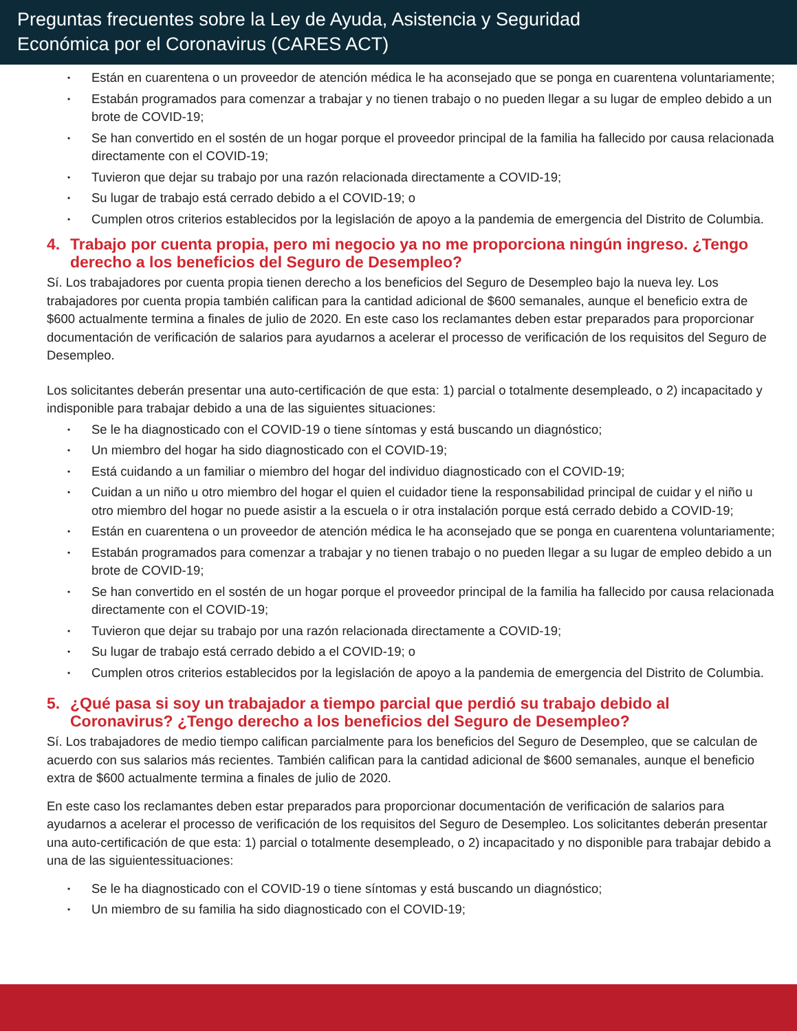Preguntas frecuentes sobre la Ley de Ayuda, Asistencia y Seguridad
Económica por el Coronavirus (CARES ACT)
Están en cuarentena o un proveedor de atención médica le ha aconsejado que se ponga en cuarentena voluntariamente;
Estabán programados para comenzar a trabajar y no tienen trabajo o no pueden llegar a su lugar de empleo debido a un brote de COVID-19;
Se han convertido en el sostén de un hogar porque el proveedor principal de la familia ha fallecido por causa relacionada directamente con el COVID-19;
Tuvieron que dejar su trabajo por una razón relacionada directamente a COVID-19;
Su lugar de trabajo está cerrado debido a el COVID-19; o
Cumplen otros criterios establecidos por la legislación de apoyo a la pandemia de emergencia del Distrito de Columbia.
4. Trabajo por cuenta propia, pero mi negocio ya no me proporciona ningún ingreso. ¿Tengo derecho a los beneficios del Seguro de Desempleo?
Sí. Los trabajadores por cuenta propia tienen derecho a los beneficios del Seguro de Desempleo bajo la nueva ley. Los trabajadores por cuenta propia también califican para la cantidad adicional de $600 semanales, aunque el beneficio extra de $600 actualmente termina a finales de julio de 2020. En este caso los reclamantes deben estar preparados para proporcionar documentación de verificación de salarios para ayudarnos a acelerar el processo de verificación de los requisitos del Seguro de Desempleo.
Los solicitantes deberán presentar una auto-certificación de que esta: 1) parcial o totalmente desempleado, o 2) incapacitado y indisponible para trabajar debido a una de las siguientes situaciones:
Se le ha diagnosticado con el COVID-19 o tiene síntomas y está buscando un diagnóstico;
Un miembro del hogar ha sido diagnosticado con el COVID-19;
Está cuidando a un familiar o miembro del hogar del individuo diagnosticado con el COVID-19;
Cuidan a un niño u otro miembro del hogar el quien el cuidador tiene la responsabilidad principal de cuidar y el niño u otro miembro del hogar no puede asistir a la escuela o ir otra instalación porque está cerrado debido a COVID-19;
Están en cuarentena o un proveedor de atención médica le ha aconsejado que se ponga en cuarentena voluntariamente;
Estabán programados para comenzar a trabajar y no tienen trabajo o no pueden llegar a su lugar de empleo debido a un brote de COVID-19;
Se han convertido en el sostén de un hogar porque el proveedor principal de la familia ha fallecido por causa relacionada directamente con el COVID-19;
Tuvieron que dejar su trabajo por una razón relacionada directamente a COVID-19;
Su lugar de trabajo está cerrado debido a el COVID-19; o
Cumplen otros criterios establecidos por la legislación de apoyo a la pandemia de emergencia del Distrito de Columbia.
5. ¿Qué pasa si soy un trabajador a tiempo parcial que perdió su trabajo debido al Coronavirus? ¿Tengo derecho a los beneficios del Seguro de Desempleo?
Sí. Los trabajadores de medio tiempo califican parcialmente para los beneficios del Seguro de Desempleo, que se calculan de acuerdo con sus salarios más recientes. También califican para la cantidad adicional de $600 semanales, aunque el beneficio extra de $600 actualmente termina a finales de julio de 2020.
En este caso los reclamantes deben estar preparados para proporcionar documentación de verificación de salarios para ayudarnos a acelerar el processo de verificación de los requisitos del Seguro de Desempleo. Los solicitantes deberán presentar una auto-certificación de que esta: 1) parcial o totalmente desempleado, o 2) incapacitado y no disponible para trabajar debido a una de las siguientessituaciones:
Se le ha diagnosticado con el COVID-19 o tiene síntomas y está buscando un diagnóstico;
Un miembro de su familia ha sido diagnosticado con el COVID-19;